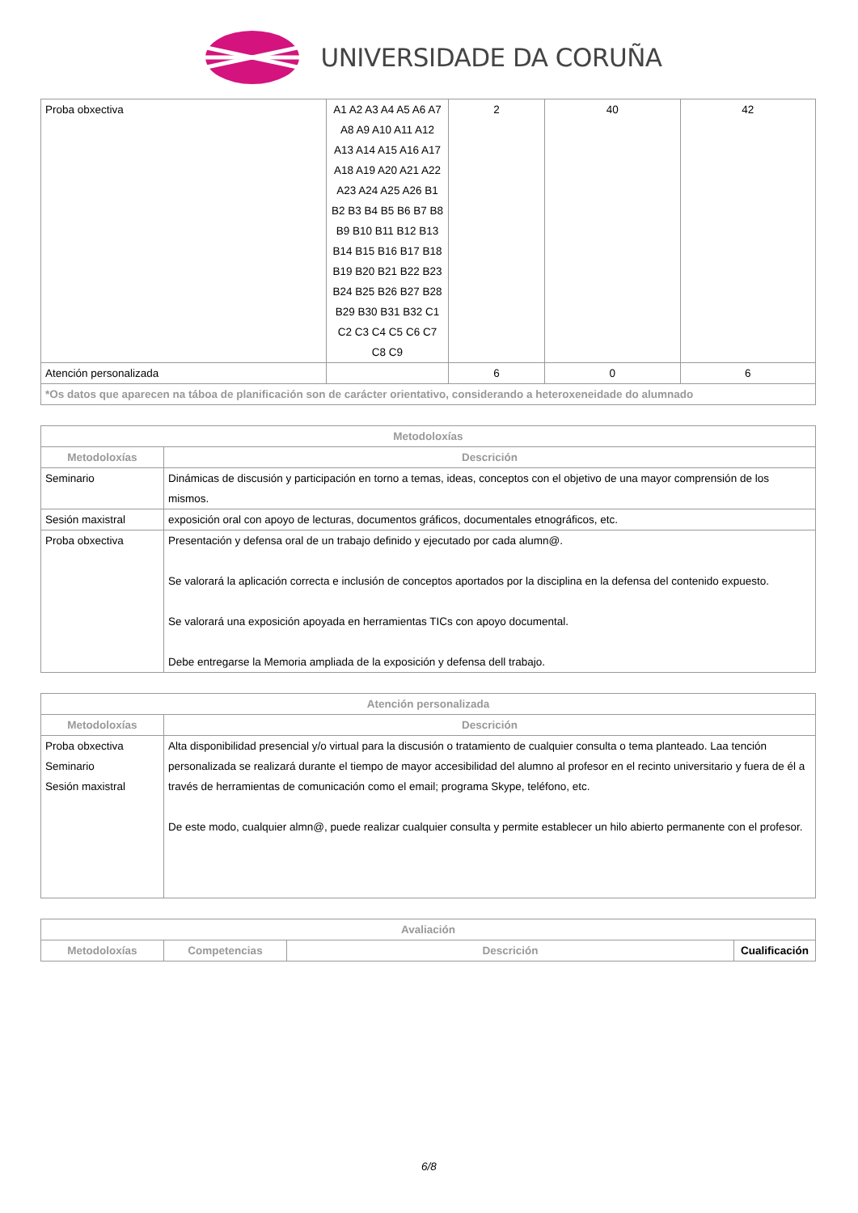UNIVERSIDADE DA CORUÑA
| Proba obxectiva | A1 A2 A3 A4 A5 A6 A7 A8 A9 A10 A11 A12 A13 A14 A15 A16 A17 A18 A19 A20 A21 A22 A23 A24 A25 A26 B1 B2 B3 B4 B5 B6 B7 B8 B9 B10 B11 B12 B13 B14 B15 B16 B17 B18 B19 B20 B21 B22 B23 B24 B25 B26 B27 B28 B29 B30 B31 B32 C1 C2 C3 C4 C5 C6 C7 C8 C9 | 2 | 40 | 42 |
| Atención personalizada | | 6 | 0 | 6 |
| *Os datos que aparecen na táboa de planificación son de carácter orientativo, considerando a heteroxeneidade do alumnado | | | | |
| Metodoloxías | |
| --- | --- |
| Metodoloxías | Descrición |
| Seminario | Dinámicas de discusión y participación en torno a temas, ideas, conceptos con el objetivo de una mayor comprensión de los mismos. |
| Sesión maxistral | exposición oral con apoyo de lecturas, documentos gráficos, documentales etnográficos, etc. |
| Proba obxectiva | Presentación y defensa oral de un trabajo definido y ejecutado por cada alumn@. Se valorará la aplicación correcta e inclusión de conceptos aportados por la disciplina en la defensa del contenido expuesto. Se valorará una exposición apoyada en herramientas TICs con apoyo documental. Debe entregarse la Memoria ampliada de la exposición y defensa dell trabajo. |
| Atención personalizada | |
| --- | --- |
| Metodoloxías | Descrición |
| Proba obxectiva Seminario Sesión maxistral | Alta disponibilidad presencial y/o virtual para la discusión o tratamiento de cualquier consulta o tema planteado. Laa tención personalizada se realizará durante el tiempo de mayor accesibilidad del alumno al profesor en el recinto universitario y fuera de él a través de herramientas de comunicación como el email; programa Skype, teléfono, etc. De este modo, cualquier almn@, puede realizar cualquier consulta y permite establecer un hilo abierto permanente con el profesor. |
| Avaliación | | | |
| --- | --- | --- | --- |
| Metodoloxías | Competencias | Descrición | Cualificación |
6/8